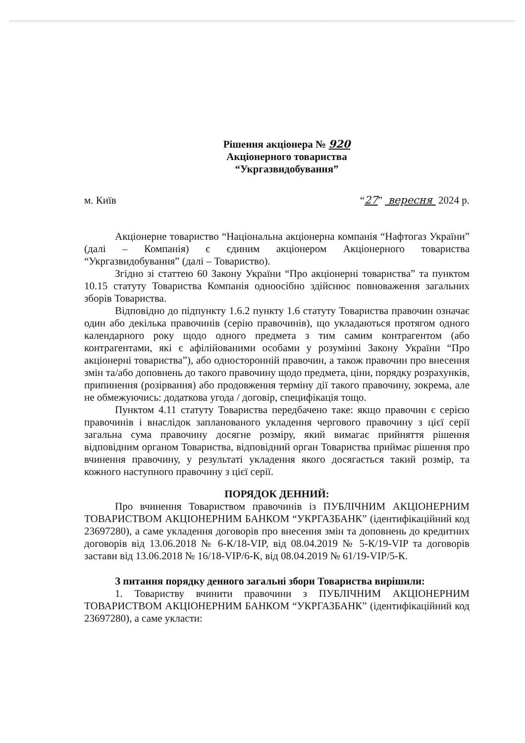Рішення акціонера № 920
Акціонерного товариства
“Укргазвидобування”
м. Київ “27” вересня 2024 р.
Акціонерне товариство “Національна акціонерна компанія “Нафтогаз України” (далі – Компанія) є єдиним акціонером Акціонерного товариства “Укргазвидобування” (далі – Товариство).
Згідно зі статтею 60 Закону України “Про акціонерні товариства” та пунктом 10.15 статуту Товариства Компанія одноосібно здійснює повноваження загальних зборів Товариства.
Відповідно до підпункту 1.6.2 пункту 1.6 статуту Товариства правочин означає один або декілька правочинів (серію правочинів), що укладаються протягом одного календарного року щодо одного предмета з тим самим контрагентом (або контрагентами, які є афілійованими особами у розумінні Закону України “Про акціонерні товариства”), або односторонній правочин, а також правочин про внесення змін та/або доповнень до такого правочину щодо предмета, ціни, порядку розрахунків, припинення (розірвання) або продовження терміну дії такого правочину, зокрема, але не обмежуючись: додаткова угода / договір, специфікація тощо.
Пунктом 4.11 статуту Товариства передбачено таке: якщо правочин є серією правочинів і внаслідок запланованого укладення чергового правочину з цієї серії загальна сума правочину досягне розміру, який вимагає прийняття рішення відповідним органом Товариства, відповідний орган Товариства приймає рішення про вчинення правочину, у результаті укладення якого досягається такий розмір, та кожного наступного правочину з цієї серії.
ПОРЯДОК ДЕННИЙ:
Про вчинення Товариством правочинів із ПУБЛІЧНИМ АКЦІОНЕРНИМ ТОВАРИСТВОМ АКЦІОНЕРНИМ БАНКОМ “УКРГАЗБАНК” (ідентифікаційний код 23697280), а саме укладення договорів про внесення змін та доповнень до кредитних договорів від 13.06.2018 № 6-К/18-VIP, від 08.04.2019 № 5-К/19-VIP та договорів застави від 13.06.2018 № 16/18-VIP/6-К, від 08.04.2019 № 61/19-VIP/5-К.
З питання порядку денного загальні збори Товариства вирішили:
1. Товариству вчинити правочини з ПУБЛІЧНИМ АКЦІОНЕРНИМ ТОВАРИСТВОМ АКЦІОНЕРНИМ БАНКОМ “УКРГАЗБАНК” (ідентифікаційний код 23697280), а саме укласти: